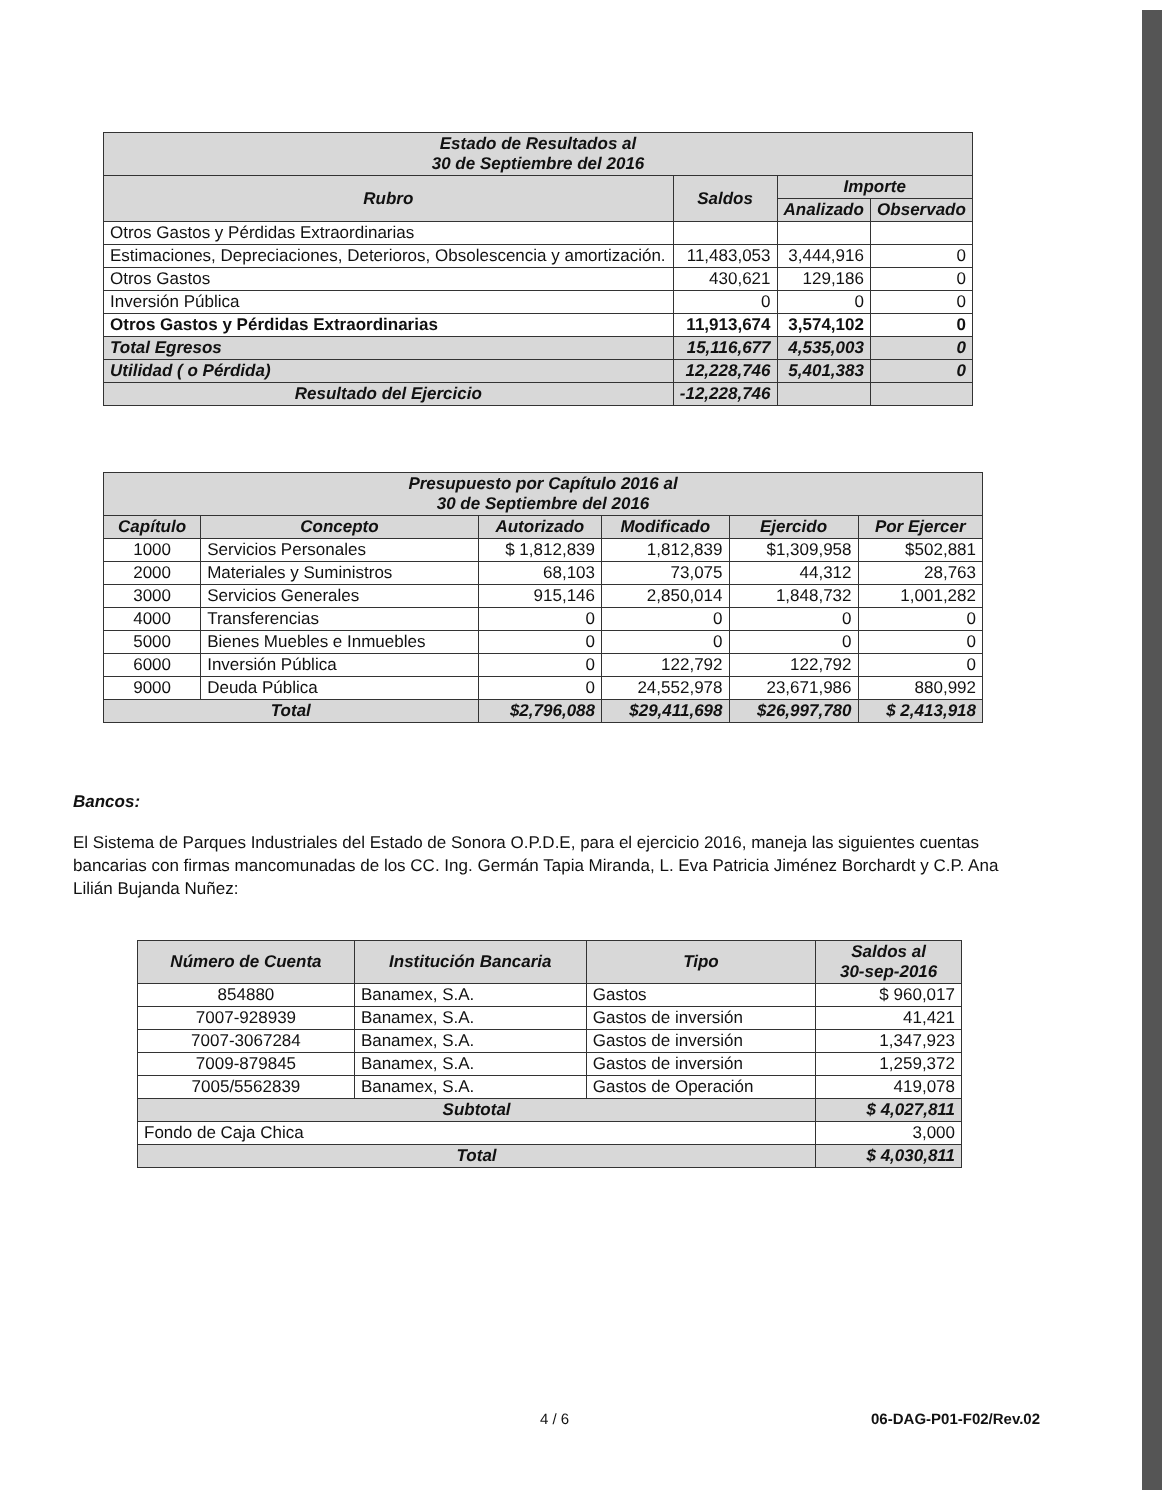| Estado de Resultados al 30 de Septiembre del 2016 | | | |
| --- | --- | --- | --- |
| Rubro | Saldos | Importe | |
| | | Analizado | Observado |
| Otros Gastos y Pérdidas Extraordinarias | | | |
| Estimaciones, Depreciaciones, Deterioros, Obsolescencia y amortización. | 11,483,053 | 3,444,916 | 0 |
| Otros Gastos | 430,621 | 129,186 | 0 |
| Inversión Pública | 0 | 0 | 0 |
| Otros Gastos y Pérdidas Extraordinarias | 11,913,674 | 3,574,102 | 0 |
| Total Egresos | 15,116,677 | 4,535,003 | 0 |
| Utilidad ( o Pérdida) | 12,228,746 | 5,401,383 | 0 |
| Resultado del Ejercicio | -12,228,746 | | |
| Presupuesto por Capítulo 2016 al 30 de Septiembre del 2016 | | | | | |
| --- | --- | --- | --- | --- | --- |
| Capítulo | Concepto | Autorizado | Modificado | Ejercido | Por Ejercer |
| 1000 | Servicios Personales | $ 1,812,839 | 1,812,839 | $1,309,958 | $502,881 |
| 2000 | Materiales y Suministros | 68,103 | 73,075 | 44,312 | 28,763 |
| 3000 | Servicios Generales | 915,146 | 2,850,014 | 1,848,732 | 1,001,282 |
| 4000 | Transferencias | 0 | 0 | 0 | 0 |
| 5000 | Bienes Muebles e Inmuebles | 0 | 0 | 0 | 0 |
| 6000 | Inversión Pública | 0 | 122,792 | 122,792 | 0 |
| 9000 | Deuda Pública | 0 | 24,552,978 | 23,671,986 | 880,992 |
| Total | | $2,796,088 | $29,411,698 | $26,997,780 | $ 2,413,918 |
Bancos:
El Sistema de Parques Industriales del Estado de Sonora O.P.D.E, para el ejercicio 2016, maneja las siguientes cuentas bancarias con firmas mancomunadas de los CC. Ing. Germán Tapia Miranda, L. Eva Patricia Jiménez Borchardt y C.P. Ana Lilián Bujanda Nuñez:
| Número de Cuenta | Institución Bancaria | Tipo | Saldos al 30-sep-2016 |
| --- | --- | --- | --- |
| 854880 | Banamex, S.A. | Gastos | $ 960,017 |
| 7007-928939 | Banamex, S.A. | Gastos de inversión | 41,421 |
| 7007-3067284 | Banamex, S.A. | Gastos de inversión | 1,347,923 |
| 7009-879845 | Banamex, S.A. | Gastos de inversión | 1,259,372 |
| 7005/5562839 | Banamex, S.A. | Gastos de Operación | 419,078 |
| Subtotal | | | $ 4,027,811 |
| Fondo de Caja Chica | | | 3,000 |
| Total | | | $ 4,030,811 |
4 / 6 06-DAG-P01-F02/Rev.02